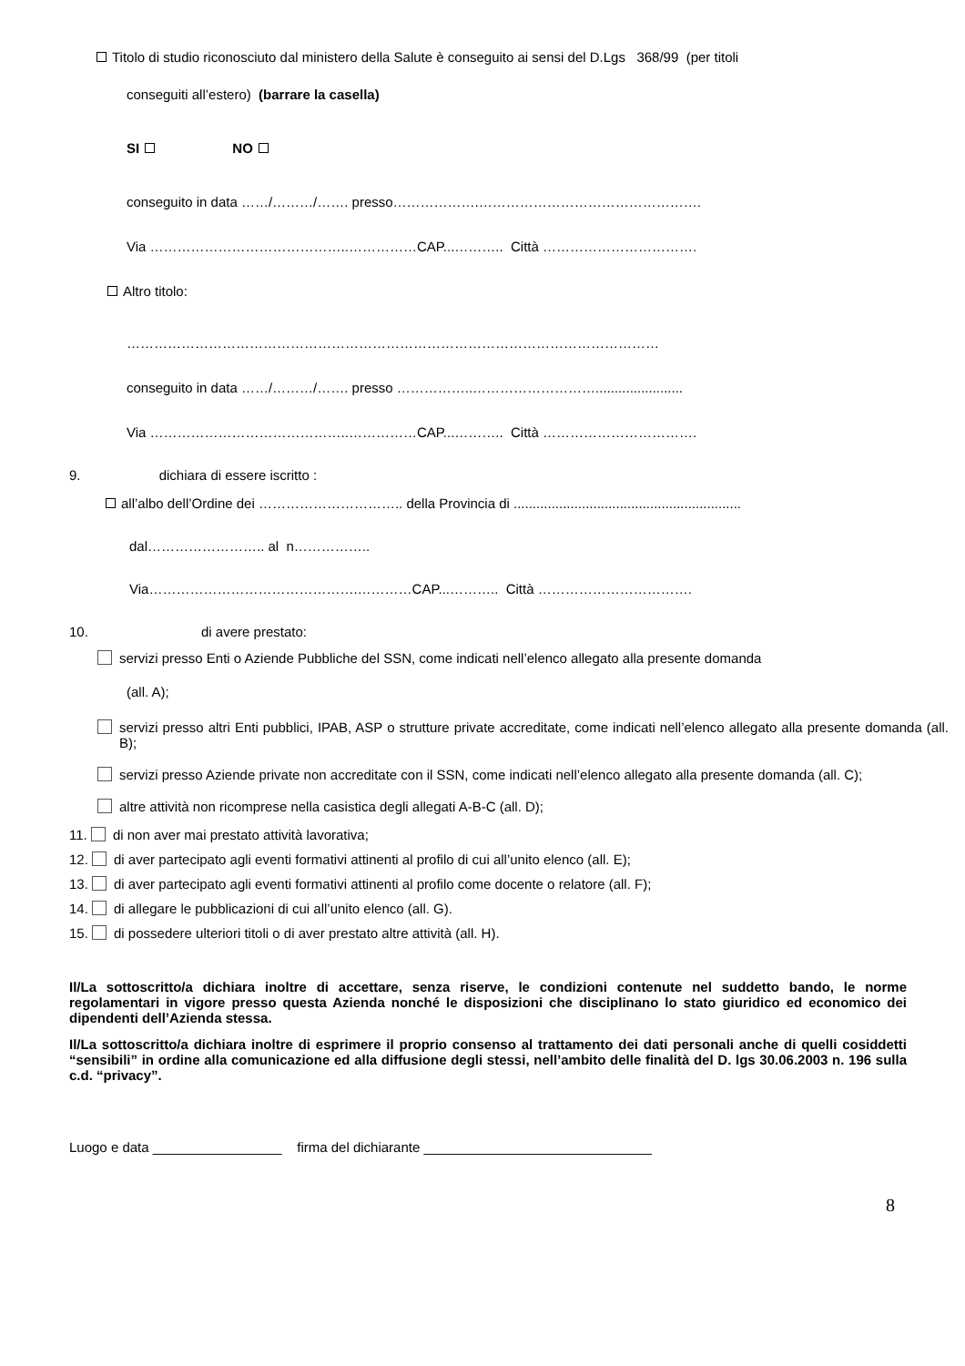Titolo di studio riconosciuto dal ministero della Salute è conseguito ai sensi del D.Lgs 368/99 (per titoli
conseguiti all’estero) (barrare la casella)
SI NO
conseguito in data ……/………/……. presso……………….………………………………………….
Via ……………………………………..……………CAP...……….. Città …………………………….
Altro titolo:
………………………………………………………………………………………………………
conseguito in data ……/………/……. presso ……………..……………………….......................
Via ……………………………………..……………CAP...……….. Città …………………………….
9. dichiara di essere iscritto :
all’albo dell’Ordine dei ………………………….. della Provincia di ............................................................
dal…………………….. al n……………..
Via……………………………………….…………CAP...……….. Città …………………………….
10. di avere prestato:
servizi presso Enti o Aziende Pubbliche del SSN, come indicati nell’elenco allegato alla presente domanda
(all. A);
servizi presso altri Enti pubblici, IPAB, ASP o strutture private accreditate, come indicati nell’elenco allegato alla presente domanda (all. B);
servizi presso Aziende private non accreditate con il SSN, come indicati nell’elenco allegato alla presente domanda (all. C);
altre attività non ricomprese nella casistica degli allegati A-B-C (all. D);
11. di non aver mai prestato attività lavorativa;
12. di aver partecipato agli eventi formativi attinenti al profilo di cui all’unito elenco (all. E);
13. di aver partecipato agli eventi formativi attinenti al profilo come docente o relatore (all. F);
14. di allegare le pubblicazioni di cui all’unito elenco (all. G).
15. di possedere ulteriori titoli o di aver prestato altre attività (all. H).
Il/La sottoscritto/a dichiara inoltre di accettare, senza riserve, le condizioni contenute nel suddetto bando, le norme regolamentari in vigore presso questa Azienda nonché le disposizioni che disciplinano lo stato giuridico ed economico dei dipendenti dell’Azienda stessa.
Il/La sottoscritto/a dichiara inoltre di esprimere il proprio consenso al trattamento dei dati personali anche di quelli cosiddetti “sensibili” in ordine alla comunicazione ed alla diffusione degli stessi, nell’ambito delle finalità del D. lgs 30.06.2003 n. 196 sulla c.d. “privacy”.
Luogo e data _________________ firma del dichiarante ______________________________
8